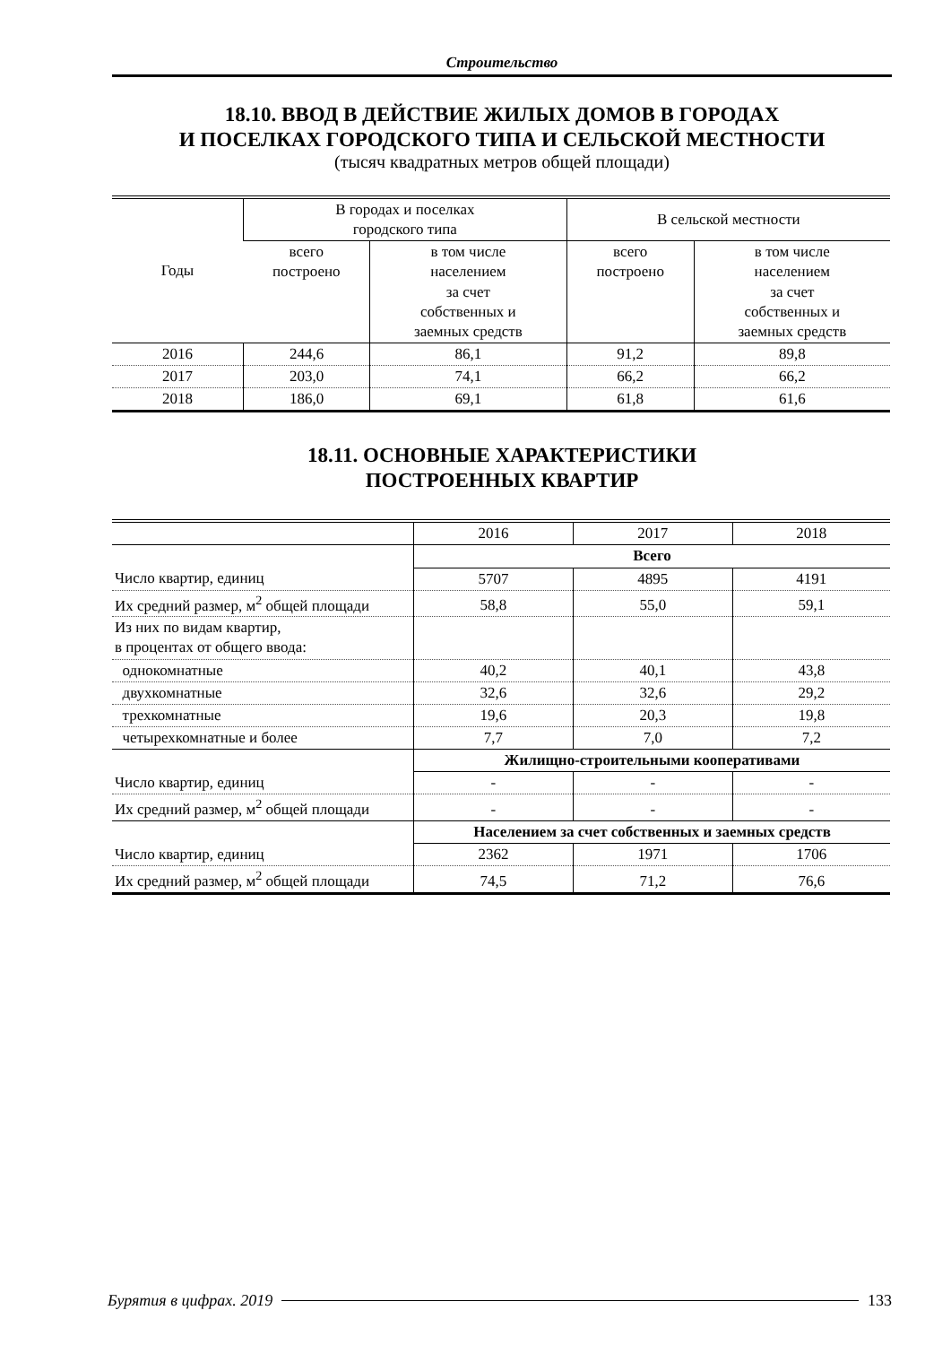Строительство
18.10. ВВОД В ДЕЙСТВИЕ ЖИЛЫХ ДОМОВ В ГОРОДАХ
И ПОСЕЛКАХ ГОРОДСКОГО ТИПА И СЕЛЬСКОЙ МЕСТНОСТИ
(тысяч квадратных метров общей площади)
| Годы | В городах и поселках городского типа | | В сельской местности | |
| --- | --- | --- | --- | --- |
| | всего построено | в том числе населением за счет собственных и заемных средств | всего построено | в том числе населением за счет собственных и заемных средств |
| 2016 | 244,6 | 86,1 | 91,2 | 89,8 |
| 2017 | 203,0 | 74,1 | 66,2 | 66,2 |
| 2018 | 186,0 | 69,1 | 61,8 | 61,6 |
18.11. ОСНОВНЫЕ ХАРАКТЕРИСТИКИ
ПОСТРОЕННЫХ КВАРТИР
| | 2016 | 2017 | 2018 |
| --- | --- | --- | --- |
| | Всего | | |
| Число квартир, единиц | 5707 | 4895 | 4191 |
| Их средний размер, м<sup>2</sup> общей площади | 58,8 | 55,0 | 59,1 |
| Из них по видам квартир, в процентах от общего ввода: | | | |
| однокомнатные | 40,2 | 40,1 | 43,8 |
| двухкомнатные | 32,6 | 32,6 | 29,2 |
| трехкомнатные | 19,6 | 20,3 | 19,8 |
| четырехкомнатные и более | 7,7 | 7,0 | 7,2 |
| | Жилищно-строительными кооперативами | | |
| Число квартир, единиц | - | - | - |
| Их средний размер, м<sup>2</sup> общей площади | - | - | - |
| | Населением за счет собственных и заемных средств | | |
| Число квартир, единиц | 2362 | 1971 | 1706 |
| Их средний размер, м<sup>2</sup> общей площади | 74,5 | 71,2 | 76,6 |
Бурятия в цифрах. 2019 133